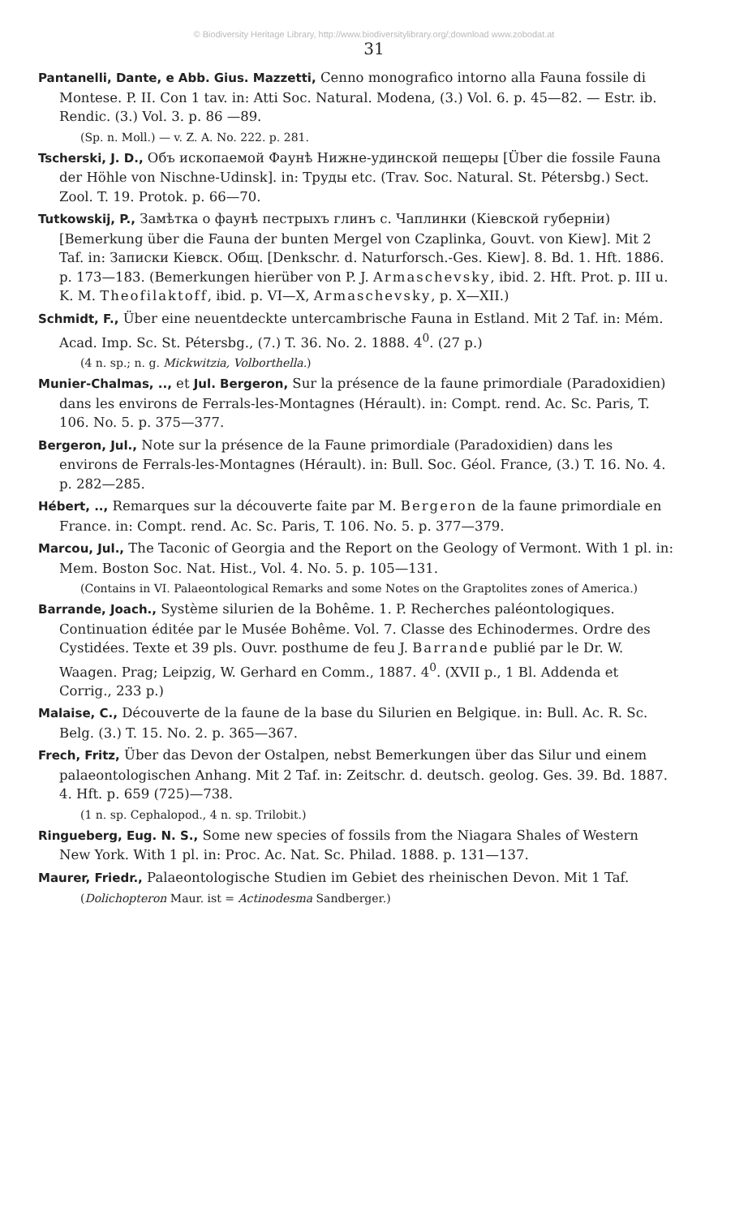© Biodiversity Heritage Library, http://www.biodiversitylibrary.org/;download www.zobodat.at
31
Pantanelli, Dante, e Abb. Gius. Mazzetti, Cenno monografico intorno alla Fauna fossile di Montese. P. II. Con 1 tav. in: Atti Soc. Natural. Modena, (3.) Vol. 6. p. 45—82. — Estr. ib. Rendic. (3.) Vol. 3. p. 86 —89.
(Sp. n. Moll.) — v. Z. A. No. 222. p. 281.
Tscherski, J. D., Объ ископаемой Фаунѣ Нижне-удинской пещеры [Über die fossile Fauna der Höhle von Nischne-Udinsk]. in: Труды etc. (Trav. Soc. Natural. St. Pétersbg.) Sect. Zool. T. 19. Protok. p. 66—70.
Tutkowskij, P., Замѣтка о фаунѣ пестрыхъ глинъ с. Чаплинки (Кіевской губерніи) [Bemerkung über die Fauna der bunten Mergel von Czaplinka, Gouvt. von Kiew]. Mit 2 Taf. in: Записки Кіевск. Общ. [Denkschr. d. Naturforsch.-Ges. Kiew]. 8. Bd. 1. Hft. 1886. p. 173—183. (Bemerkungen hierüber von P. J. Armaschevsky, ibid. 2. Hft. Prot. p. III u. K. M. Theofilaktoff, ibid. p. VI—X, Armaschevsky, p. X—XII.)
Schmidt, F., Über eine neuentdeckte untercambrische Fauna in Estland. Mit 2 Taf. in: Mém. Acad. Imp. Sc. St. Pétersbg., (7.) T. 36. No. 2. 1888. 4<sup>0</sup>. (27 p.)
(4 n. sp.; n. g. Mickwitzia, Volborthella.)
Munier-Chalmas, .., et Jul. Bergeron, Sur la présence de la faune primordiale (Paradoxidien) dans les environs de Ferrals-les-Montagnes (Hérault). in: Compt. rend. Ac. Sc. Paris, T. 106. No. 5. p. 375—377.
Bergeron, Jul., Note sur la présence de la Faune primordiale (Paradoxidien) dans les environs de Ferrals-les-Montagnes (Hérault). in: Bull. Soc. Géol. France, (3.) T. 16. No. 4. p. 282—285.
Hébert, .., Remarques sur la découverte faite par M. Bergeron de la faune primordiale en France. in: Compt. rend. Ac. Sc. Paris, T. 106. No. 5. p. 377—379.
Marcou, Jul., The Taconic of Georgia and the Report on the Geology of Vermont. With 1 pl. in: Mem. Boston Soc. Nat. Hist., Vol. 4. No. 5. p. 105—131.
(Contains in VI. Palaeontological Remarks and some Notes on the Graptolites zones of America.)
Barrande, Joach., Système silurien de la Bohême. 1. P. Recherches paléontologiques. Continuation éditée par le Musée Bohême. Vol. 7. Classe des Echinodermes. Ordre des Cystidées. Texte et 39 pls. Ouvr. posthume de feu J. Barrande publié par le Dr. W. Waagen. Prag; Leipzig, W. Gerhard en Comm., 1887. 4<sup>0</sup>. (XVII p., 1 Bl. Addenda et Corrig., 233 p.)
Malaise, C., Découverte de la faune de la base du Silurien en Belgique. in: Bull. Ac. R. Sc. Belg. (3.) T. 15. No. 2. p. 365—367.
Frech, Fritz, Über das Devon der Ostalpen, nebst Bemerkungen über das Silur und einem palaeontologischen Anhang. Mit 2 Taf. in: Zeitschr. d. deutsch. geolog. Ges. 39. Bd. 1887. 4. Hft. p. 659 (725)—738.
(1 n. sp. Cephalopod., 4 n. sp. Trilobit.)
Ringueberg, Eug. N. S., Some new species of fossils from the Niagara Shales of Western New York. With 1 pl. in: Proc. Ac. Nat. Sc. Philad. 1888. p. 131—137.
Maurer, Friedr., Palaeontologische Studien im Gebiet des rheinischen Devon. Mit 1 Taf.
(Dolichopteron Maur. ist = Actinodesma Sandberger.)